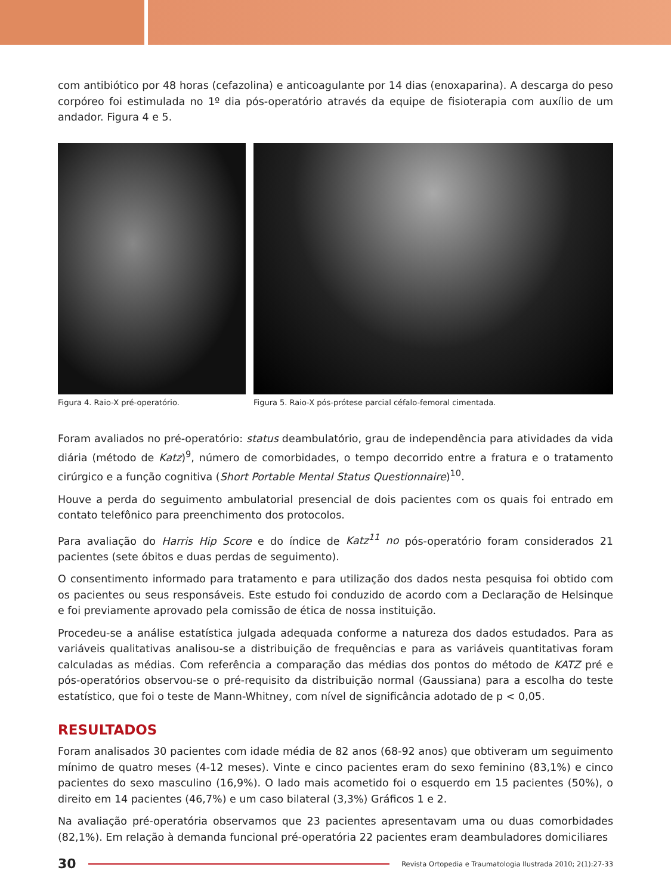com antibiótico por 48 horas (cefazolina) e anticoagulante por 14 dias (enoxaparina). A descarga do peso corpóreo foi estimulada no 1º dia pós-operatório através da equipe de fisioterapia com auxílio de um andador. Figura 4 e 5.
Figura 4. Raio-X pré-operatório. Figura 5. Raio-X pós-prótese parcial céfalo-femoral cimentada.
Foram avaliados no pré-operatório: status deambulatório, grau de independência para atividades da vida diária (método de Katz)<sup>9</sup>, número de comorbidades, o tempo decorrido entre a fratura e o tratamento cirúrgico e a função cognitiva (Short Portable Mental Status Questionnaire)<sup>10</sup>.
Houve a perda do seguimento ambulatorial presencial de dois pacientes com os quais foi entrado em contato telefônico para preenchimento dos protocolos.
Para avaliação do Harris Hip Score e do índice de Katz<sup>11</sup> no pós-operatório foram considerados 21 pacientes (sete óbitos e duas perdas de seguimento).
O consentimento informado para tratamento e para utilização dos dados nesta pesquisa foi obtido com os pacientes ou seus responsáveis. Este estudo foi conduzido de acordo com a Declaração de Helsinque e foi previamente aprovado pela comissão de ética de nossa instituição.
Procedeu-se a análise estatística julgada adequada conforme a natureza dos dados estudados. Para as variáveis qualitativas analisou-se a distribuição de frequências e para as variáveis quantitativas foram calculadas as médias. Com referência a comparação das médias dos pontos do método de KATZ pré e pós-operatórios observou-se o pré-requisito da distribuição normal (Gaussiana) para a escolha do teste estatístico, que foi o teste de Mann-Whitney, com nível de significância adotado de p < 0,05.
RESULTADOS
Foram analisados 30 pacientes com idade média de 82 anos (68-92 anos) que obtiveram um seguimento mínimo de quatro meses (4-12 meses). Vinte e cinco pacientes eram do sexo feminino (83,1%) e cinco pacientes do sexo masculino (16,9%). O lado mais acometido foi o esquerdo em 15 pacientes (50%), o direito em 14 pacientes (46,7%) e um caso bilateral (3,3%) Gráficos 1 e 2.
Na avaliação pré-operatória observamos que 23 pacientes apresentavam uma ou duas comorbidades (82,1%). Em relação à demanda funcional pré-operatória 22 pacientes eram deambuladores domiciliares
30
Revista Ortopedia e Traumatologia Ilustrada 2010; 2(1):27-33